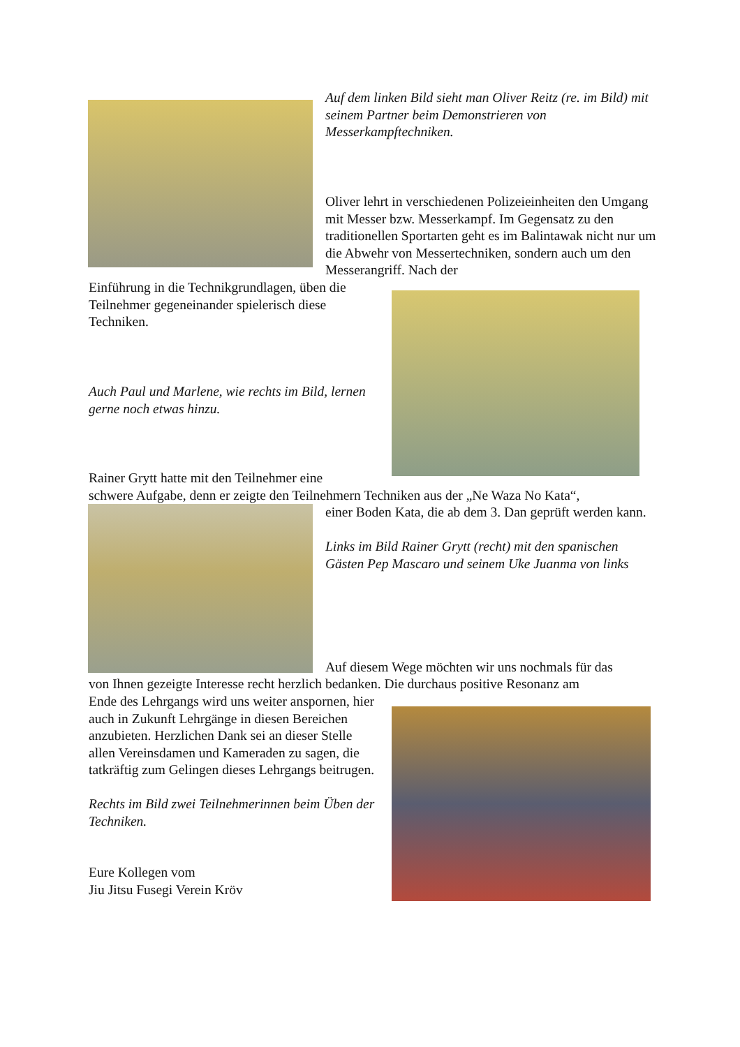Auf dem linken Bild sieht man Oliver Reitz (re. im Bild) mit seinem Partner beim Demonstrieren von Messerkampftechniken.
Oliver lehrt in verschiedenen Polizeieinheiten den Umgang mit Messer bzw. Messerkampf. Im Gegensatz zu den traditionellen Sportarten geht es im Balintawak nicht nur um die Abwehr von Messertechniken, sondern auch um den Messerangriff. Nach der
Einführung in die Technikgrundlagen, üben die Teilnehmer gegeneinander spielerisch diese Techniken.
Auch Paul und Marlene, wie rechts im Bild, lernen gerne noch etwas hinzu.
Rainer Grytt hatte mit den Teilnehmer eine
schwere Aufgabe, denn er zeigte den Teilnehmern Techniken aus der „Ne Waza No Kata“,
einer Boden Kata, die ab dem 3. Dan geprüft werden kann.
Links im Bild Rainer Grytt (recht) mit den spanischen Gästen Pep Mascaro und seinem Uke Juanma von links
Auf diesem Wege möchten wir uns nochmals für das
von Ihnen gezeigte Interesse recht herzlich bedanken. Die durchaus positive Resonanz am
Ende des Lehrgangs wird uns weiter anspornen, hier auch in Zukunft Lehrgänge in diesen Bereichen anzubieten. Herzlichen Dank sei an dieser Stelle allen Vereinsdamen und Kameraden zu sagen, die tatkräftig zum Gelingen dieses Lehrgangs beitrugen.
Rechts im Bild zwei Teilnehmerinnen beim Üben der Techniken.
Eure Kollegen vom
Jiu Jitsu Fusegi Verein Kröv